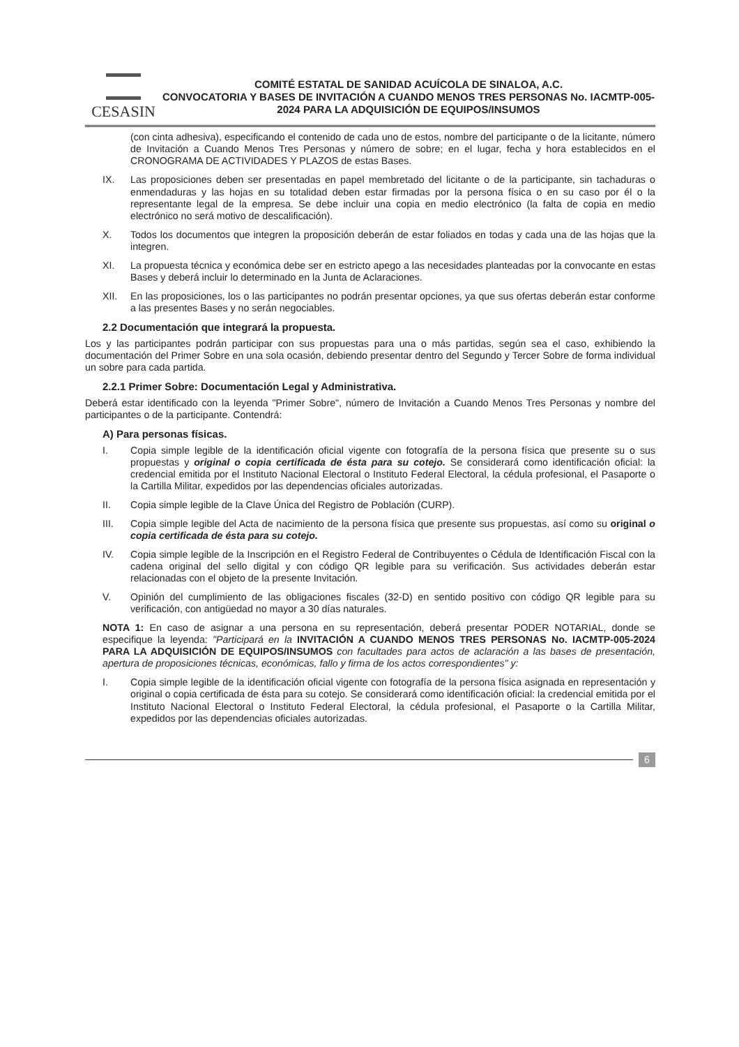CESASIN
COMITÉ ESTATAL DE SANIDAD ACUÍCOLA DE SINALOA, A.C.
CONVOCATORIA Y BASES DE INVITACIÓN A CUANDO MENOS TRES PERSONAS No. IACMTP-005-2024 PARA LA ADQUISICIÓN DE EQUIPOS/INSUMOS
(con cinta adhesiva), especificando el contenido de cada uno de estos, nombre del participante o de la licitante, número de Invitación a Cuando Menos Tres Personas y número de sobre; en el lugar, fecha y hora establecidos en el CRONOGRAMA DE ACTIVIDADES Y PLAZOS de estas Bases.
IX. Las proposiciones deben ser presentadas en papel membretado del licitante o de la participante, sin tachaduras o enmendaduras y las hojas en su totalidad deben estar firmadas por la persona física o en su caso por él o la representante legal de la empresa. Se debe incluir una copia en medio electrónico (la falta de copia en medio electrónico no será motivo de descalificación).
X. Todos los documentos que integren la proposición deberán de estar foliados en todas y cada una de las hojas que la integren.
XI. La propuesta técnica y económica debe ser en estricto apego a las necesidades planteadas por la convocante en estas Bases y deberá incluir lo determinado en la Junta de Aclaraciones.
XII. En las proposiciones, los o las participantes no podrán presentar opciones, ya que sus ofertas deberán estar conforme a las presentes Bases y no serán negociables.
2.2 Documentación que integrará la propuesta.
Los y las participantes podrán participar con sus propuestas para una o más partidas, según sea el caso, exhibiendo la documentación del Primer Sobre en una sola ocasión, debiendo presentar dentro del Segundo y Tercer Sobre de forma individual un sobre para cada partida.
2.2.1 Primer Sobre: Documentación Legal y Administrativa.
Deberá estar identificado con la leyenda "Primer Sobre", número de Invitación a Cuando Menos Tres Personas y nombre del participantes o de la participante. Contendrá:
A) Para personas físicas.
I. Copia simple legible de la identificación oficial vigente con fotografía de la persona física que presente su o sus propuestas y original o copia certificada de ésta para su cotejo. Se considerará como identificación oficial: la credencial emitida por el Instituto Nacional Electoral o Instituto Federal Electoral, la cédula profesional, el Pasaporte o la Cartilla Militar, expedidos por las dependencias oficiales autorizadas.
II. Copia simple legible de la Clave Única del Registro de Población (CURP).
III. Copia simple legible del Acta de nacimiento de la persona física que presente sus propuestas, así como su original o copia certificada de ésta para su cotejo.
IV. Copia simple legible de la Inscripción en el Registro Federal de Contribuyentes o Cédula de Identificación Fiscal con la cadena original del sello digital y con código QR legible para su verificación. Sus actividades deberán estar relacionadas con el objeto de la presente Invitación.
V. Opinión del cumplimiento de las obligaciones fiscales (32-D) en sentido positivo con código QR legible para su verificación, con antigüedad no mayor a 30 días naturales.
NOTA 1: En caso de asignar a una persona en su representación, deberá presentar PODER NOTARIAL, donde se especifique la leyenda: "Participará en la INVITACIÓN A CUANDO MENOS TRES PERSONAS No. IACMTP-005-2024 PARA LA ADQUISICIÓN DE EQUIPOS/INSUMOS con facultades para actos de aclaración a las bases de presentación, apertura de proposiciones técnicas, económicas, fallo y firma de los actos correspondientes" y:
I. Copia simple legible de la identificación oficial vigente con fotografía de la persona física asignada en representación y original o copia certificada de ésta para su cotejo. Se considerará como identificación oficial: la credencial emitida por el Instituto Nacional Electoral o Instituto Federal Electoral, la cédula profesional, el Pasaporte o la Cartilla Militar, expedidos por las dependencias oficiales autorizadas.
6